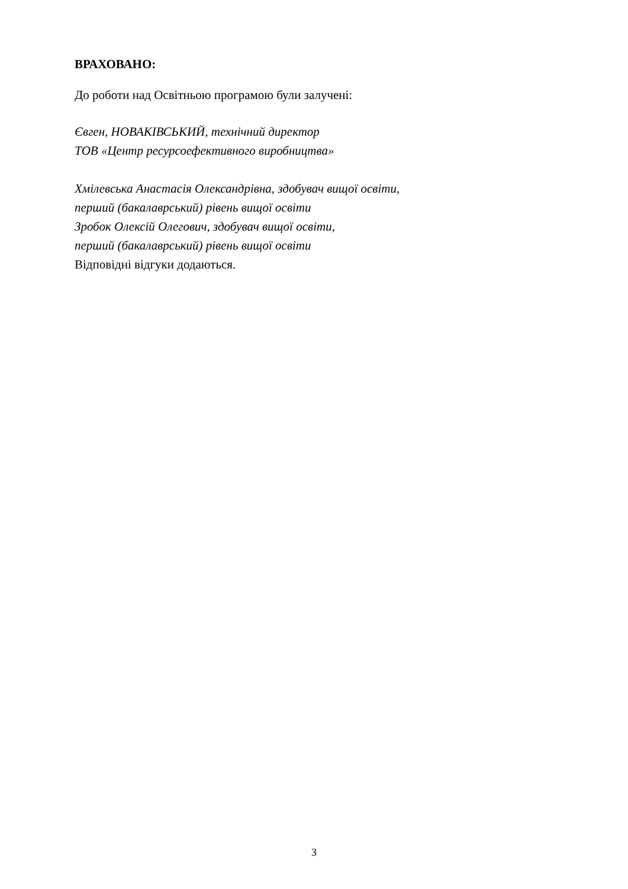ВРАХОВАНО:
До роботи над Освітньою програмою були залучені:
Євген, НОВАКІВСЬКИЙ, технічний директор
ТОВ «Центр ресурсоефективного виробництва»
Хмілевська Анастасія Олександрівна, здобувач вищої освіти,
перший (бакалаврський) рівень вищої освіти
Зробок Олексій Олегович, здобувач вищої освіти,
перший (бакалаврський) рівень вищої освіти
Відповідні відгуки додаються.
3